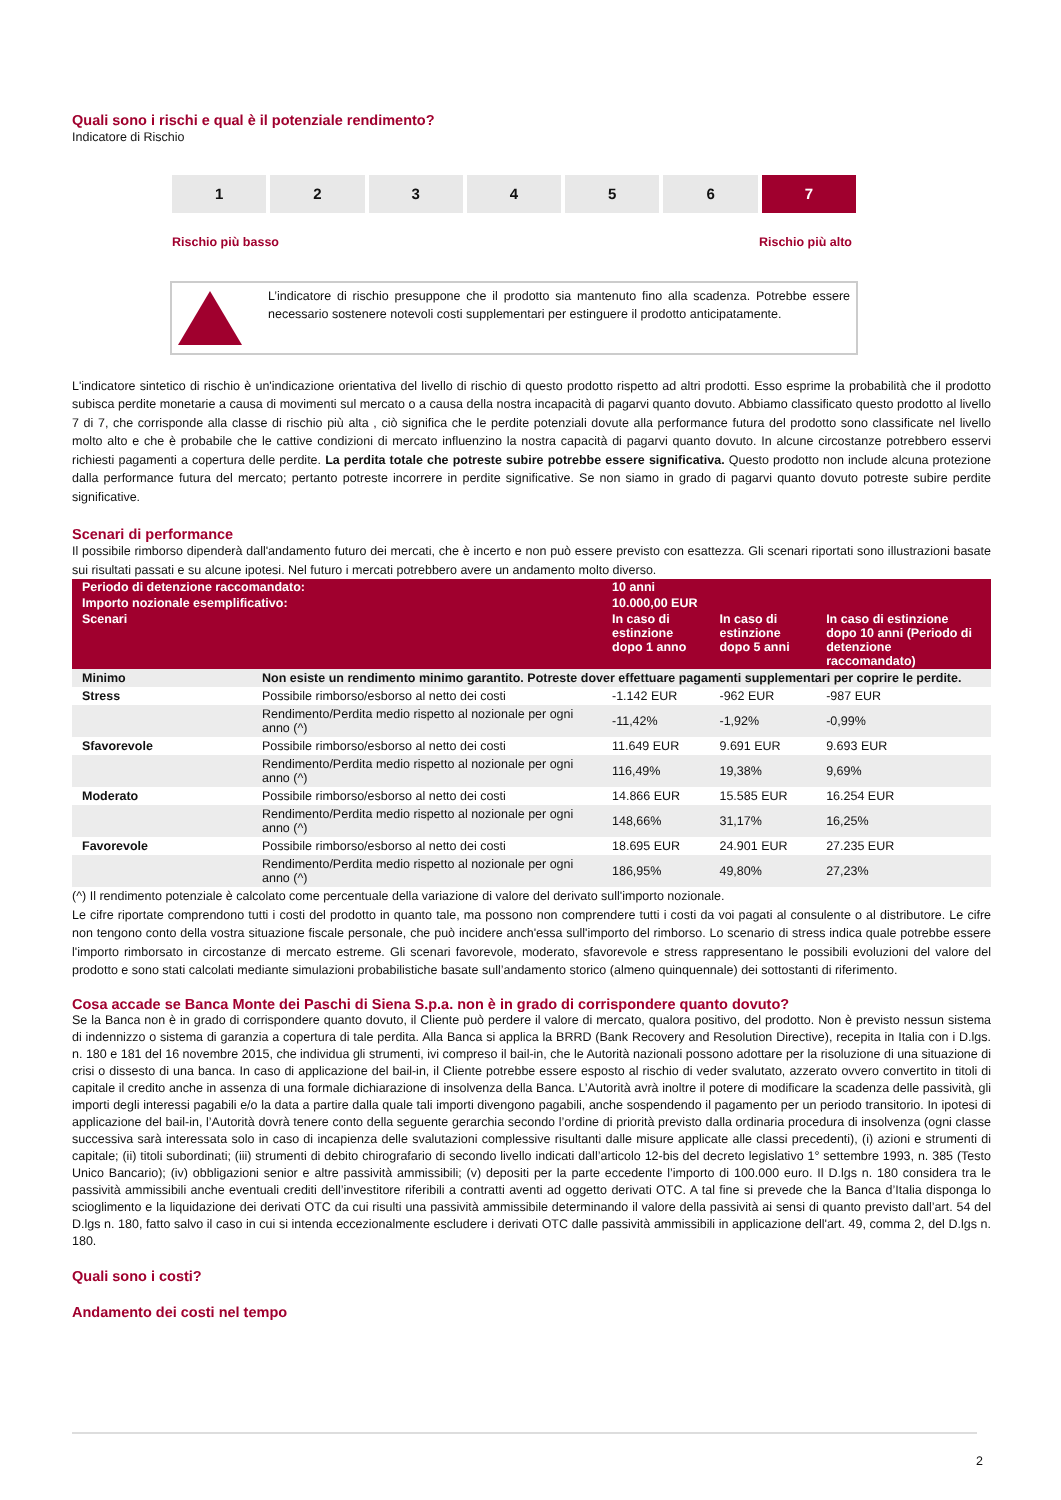Quali sono i rischi e qual è il potenziale rendimento?
Indicatore di Rischio
1 2 3 4 5 6 7
Rischio più basso Rischio più alto
L’indicatore di rischio presuppone che il prodotto sia mantenuto fino alla scadenza. Potrebbe essere necessario sostenere notevoli costi supplementari per estinguere il prodotto anticipatamente.
L'indicatore sintetico di rischio è un'indicazione orientativa del livello di rischio di questo prodotto rispetto ad altri prodotti. Esso esprime la probabilità che il prodotto subisca perdite monetarie a causa di movimenti sul mercato o a causa della nostra incapacità di pagarvi quanto dovuto. Abbiamo classificato questo prodotto al livello 7 di 7, che corrisponde alla classe di rischio più alta , ciò significa che le perdite potenziali dovute alla performance futura del prodotto sono classificate nel livello molto alto e che è probabile che le cattive condizioni di mercato influenzino la nostra capacità di pagarvi quanto dovuto. In alcune circostanze potrebbero esservi richiesti pagamenti a copertura delle perdite. La perdita totale che potreste subire potrebbe essere significativa. Questo prodotto non include alcuna protezione dalla performance futura del mercato; pertanto potreste incorrere in perdite significative. Se non siamo in grado di pagarvi quanto dovuto potreste subire perdite significative.
Scenari di performance
Il possibile rimborso dipenderà dall'andamento futuro dei mercati, che è incerto e non può essere previsto con esattezza. Gli scenari riportati sono illustrazioni basate sui risultati passati e su alcune ipotesi. Nel futuro i mercati potrebbero avere un andamento molto diverso.
| Periodo di detenzione raccomandato: | | 10 anni | | |
| --- | --- | --- | --- | --- |
| Importo nozionale esemplificativo: | | 10.000,00 EUR | | |
| Scenari | | In caso di estinzione dopo 1 anno | In caso di estinzione dopo 5 anni | In caso di estinzione dopo 10 anni (Periodo di detenzione raccomandato) |
| Minimo | Non esiste un rendimento minimo garantito. Potreste dover effettuare pagamenti supplementari per coprire le perdite. | | | |
| Stress | Possibile rimborso/esborso al netto dei costi | -1.142 EUR | -962 EUR | -987 EUR |
| | Rendimento/Perdita medio rispetto al nozionale per ogni anno (^) | -11,42% | -1,92% | -0,99% |
| Sfavorevole | Possibile rimborso/esborso al netto dei costi | 11.649 EUR | 9.691 EUR | 9.693 EUR |
| | Rendimento/Perdita medio rispetto al nozionale per ogni anno (^) | 116,49% | 19,38% | 9,69% |
| Moderato | Possibile rimborso/esborso al netto dei costi | 14.866 EUR | 15.585 EUR | 16.254 EUR |
| | Rendimento/Perdita medio rispetto al nozionale per ogni anno (^) | 148,66% | 31,17% | 16,25% |
| Favorevole | Possibile rimborso/esborso al netto dei costi | 18.695 EUR | 24.901 EUR | 27.235 EUR |
| | Rendimento/Perdita medio rispetto al nozionale per ogni anno (^) | 186,95% | 49,80% | 27,23% |
(^) Il rendimento potenziale è calcolato come percentuale della variazione di valore del derivato sull'importo nozionale.
Le cifre riportate comprendono tutti i costi del prodotto in quanto tale, ma possono non comprendere tutti i costi da voi pagati al consulente o al distributore. Le cifre non tengono conto della vostra situazione fiscale personale, che può incidere anch'essa sull'importo del rimborso. Lo scenario di stress indica quale potrebbe essere l'importo rimborsato in circostanze di mercato estreme. Gli scenari favorevole, moderato, sfavorevole e stress rappresentano le possibili evoluzioni del valore del prodotto e sono stati calcolati mediante simulazioni probabilistiche basate sull’andamento storico (almeno quinquennale) dei sottostanti di riferimento.
Cosa accade se Banca Monte dei Paschi di Siena S.p.a. non è in grado di corrispondere quanto dovuto?
Se la Banca non è in grado di corrispondere quanto dovuto, il Cliente può perdere il valore di mercato, qualora positivo, del prodotto. Non è previsto nessun sistema di indennizzo o sistema di garanzia a copertura di tale perdita. Alla Banca si applica la BRRD (Bank Recovery and Resolution Directive), recepita in Italia con i D.lgs. n. 180 e 181 del 16 novembre 2015, che individua gli strumenti, ivi compreso il bail-in, che le Autorità nazionali possono adottare per la risoluzione di una situazione di crisi o dissesto di una banca. In caso di applicazione del bail-in, il Cliente potrebbe essere esposto al rischio di veder svalutato, azzerato ovvero convertito in titoli di capitale il credito anche in assenza di una formale dichiarazione di insolvenza della Banca. L’Autorità avrà inoltre il potere di modificare la scadenza delle passività, gli importi degli interessi pagabili e/o la data a partire dalla quale tali importi divengono pagabili, anche sospendendo il pagamento per un periodo transitorio. In ipotesi di applicazione del bail-in, l’Autorità dovrà tenere conto della seguente gerarchia secondo l’ordine di priorità previsto dalla ordinaria procedura di insolvenza (ogni classe successiva sarà interessata solo in caso di incapienza delle svalutazioni complessive risultanti dalle misure applicate alle classi precedenti), (i) azioni e strumenti di capitale; (ii) titoli subordinati; (iii) strumenti di debito chirografario di secondo livello indicati dall’articolo 12-bis del decreto legislativo 1° settembre 1993, n. 385 (Testo Unico Bancario); (iv) obbligazioni senior e altre passività ammissibili; (v) depositi per la parte eccedente l’importo di 100.000 euro. Il D.lgs n. 180 considera tra le passività ammissibili anche eventuali crediti dell’investitore riferibili a contratti aventi ad oggetto derivati OTC. A tal fine si prevede che la Banca d’Italia disponga lo scioglimento e la liquidazione dei derivati OTC da cui risulti una passività ammissibile determinando il valore della passività ai sensi di quanto previsto dall’art. 54 del D.lgs n. 180, fatto salvo il caso in cui si intenda eccezionalmente escludere i derivati OTC dalle passività ammissibili in applicazione dell'art. 49, comma 2, del D.lgs n. 180.
Quali sono i costi?
Andamento dei costi nel tempo
2